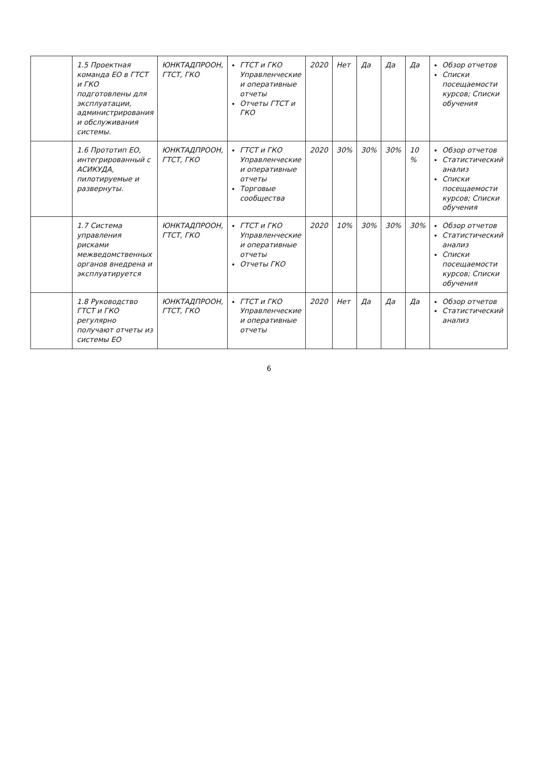| | 1.5 Проектная команда ЕО в ГТСТ и ГКО подготовлены для эксплуатации, администрирования и обслуживания системы. | ЮНКТАДПРООН, ГТСТ, ГКО | ГТСТ и ГКО Управленческие и оперативные отчеты Отчеты ГТСТ и ГКО | 2020 | Нет | Да | Да | Да | Обзор отчетов Списки посещаемости курсов; Списки обучения |
| | 1.6 Прототип ЕО, интегрированный с АСИКУДА, пилотируемые и развернуты. | ЮНКТАДПРООН, ГТСТ, ГКО | ГТСТ и ГКО Управленческие и оперативные отчеты Торговые сообщества | 2020 | 30% | 30% | 30% | 10 % | Обзор отчетов Статистический анализ Списки посещаемости курсов; Списки обучения |
| | 1.7 Система управления рисками межведомственных органов внедрена и эксплуатируется | ЮНКТАДПРООН, ГТСТ, ГКО | ГТСТ и ГКО Управленческие и оперативные отчеты Отчеты ГКО | 2020 | 10% | 30% | 30% | 30% | Обзор отчетов Статистический анализ Списки посещаемости курсов; Списки обучения |
| | 1.8 Руководство ГТСТ и ГКО регулярно получают отчеты из системы ЕО | ЮНКТАДПРООН, ГТСТ, ГКО | ГТСТ и ГКО Управленческие и оперативные отчеты | 2020 | Нет | Да | Да | Да | Обзор отчетов Статистический анализ |
6